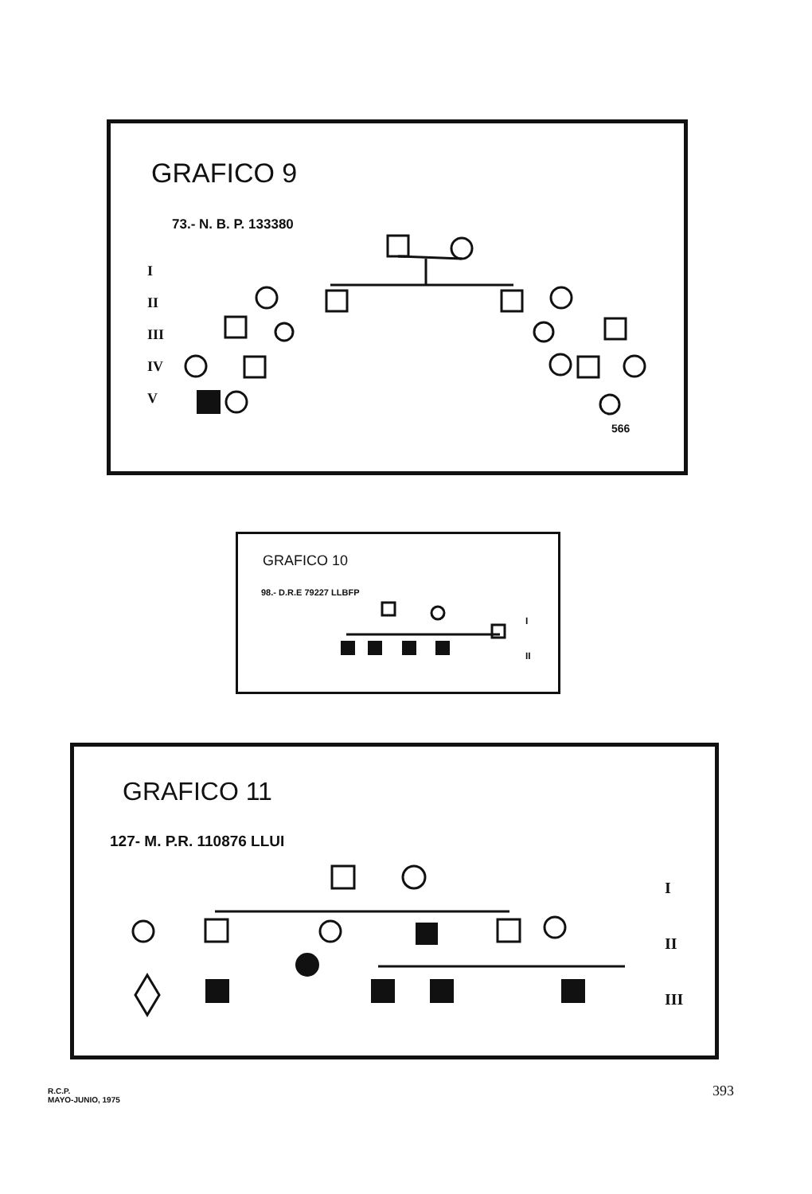GRAFICO 9
73.- N. B. P. 133380
I
II
III
IV
V
566
GRAFICO 10
98.- D.R.E 79227 LLBFP
I
II
GRAFICO 11
127- M. P.R. 110876 LLUI
I
II
III
R.C.P.
MAYO-JUNIO, 1975
393